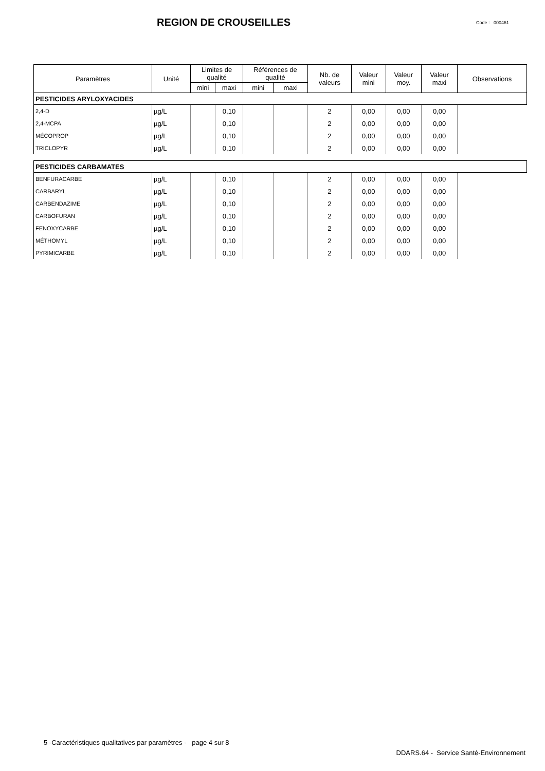REGION DE CROUSEILLES
Code : 000461
| Paramètres | Unité | Limites de qualité | | Références de qualité | | Nb. de valeurs | Valeur mini | Valeur moy. | Valeur maxi | Observations |
| --- | --- | --- | --- | --- | --- | --- | --- | --- | --- | --- |
| | | mini | maxi | mini | maxi | | | | | |
| PESTICIDES ARYLOXYACIDES | | | | | | | | | | |
| 2,4-D | µg/L | | 0,10 | | | 2 | 0,00 | 0,00 | 0,00 | |
| 2,4-MCPA | µg/L | | 0,10 | | | 2 | 0,00 | 0,00 | 0,00 | |
| MÉCOPROP | µg/L | | 0,10 | | | 2 | 0,00 | 0,00 | 0,00 | |
| TRICLOPYR | µg/L | | 0,10 | | | 2 | 0,00 | 0,00 | 0,00 | |
| PESTICIDES CARBAMATES | | | | | | | | | | |
| BENFURACARBE | µg/L | | 0,10 | | | 2 | 0,00 | 0,00 | 0,00 | |
| CARBARYL | µg/L | | 0,10 | | | 2 | 0,00 | 0,00 | 0,00 | |
| CARBENDAZIME | µg/L | | 0,10 | | | 2 | 0,00 | 0,00 | 0,00 | |
| CARBOFURAN | µg/L | | 0,10 | | | 2 | 0,00 | 0,00 | 0,00 | |
| FENOXYCARBE | µg/L | | 0,10 | | | 2 | 0,00 | 0,00 | 0,00 | |
| MÉTHOMYL | µg/L | | 0,10 | | | 2 | 0,00 | 0,00 | 0,00 | |
| PYRIMICARBE | µg/L | | 0,10 | | | 2 | 0,00 | 0,00 | 0,00 | |
5 -Caractéristiques qualitatives par paramètres - page 4 sur 8
DDARS.64 - Service Santé-Environnement